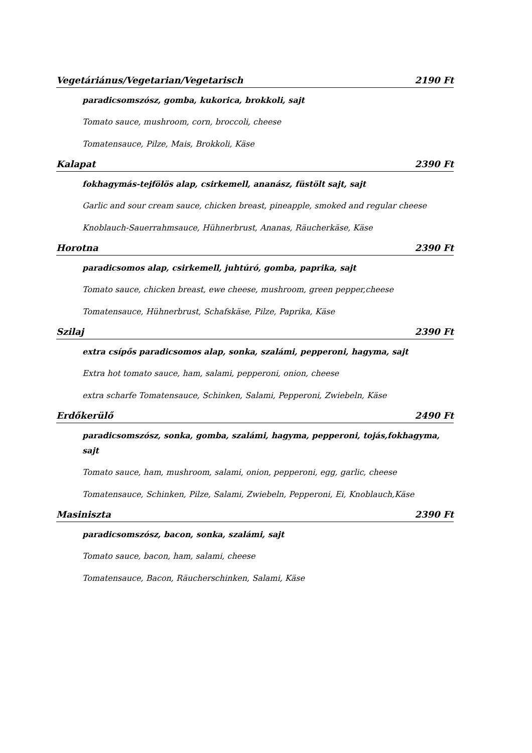Vegetáriánus/Vegetarian/Vegetarisch 2190 Ft
paradicsomszósz, gomba, kukorica, brokkoli, sajt
Tomato sauce, mushroom, corn, broccoli, cheese
Tomatensauce, Pilze, Mais, Brokkoli, Käse
Kalapat 2390 Ft
fokhagymás-tejfölös alap, csirkemell, ananász, füstölt sajt, sajt
Garlic and sour cream sauce, chicken breast, pineapple, smoked and regular cheese
Knoblauch-Sauerrahmsauce, Hühnerbrust, Ananas, Räucherkäse, Käse
Horotna 2390 Ft
paradicsomos alap, csirkemell, juhtúró, gomba, paprika, sajt
Tomato sauce, chicken breast, ewe cheese, mushroom, green pepper,cheese
Tomatensauce, Hühnerbrust, Schafskäse, Pilze, Paprika, Käse
Szilaj 2390 Ft
extra csípős paradicsomos alap, sonka, szalámi, pepperoni, hagyma, sajt
Extra hot tomato sauce, ham, salami, pepperoni, onion, cheese
extra scharfe Tomatensauce, Schinken, Salami, Pepperoni, Zwiebeln, Käse
Erdőkerülő 2490 Ft
paradicsomszósz, sonka, gomba, szalámi, hagyma, pepperoni, tojás,fokhagyma, sajt
Tomato sauce, ham, mushroom, salami, onion, pepperoni, egg, garlic, cheese
Tomatensauce, Schinken, Pilze, Salami, Zwiebeln, Pepperoni, Ei, Knoblauch,Käse
Masiniszta 2390 Ft
paradicsomszósz, bacon, sonka, szalámi, sajt
Tomato sauce, bacon, ham, salami, cheese
Tomatensauce, Bacon, Räucherschinken, Salami, Käse